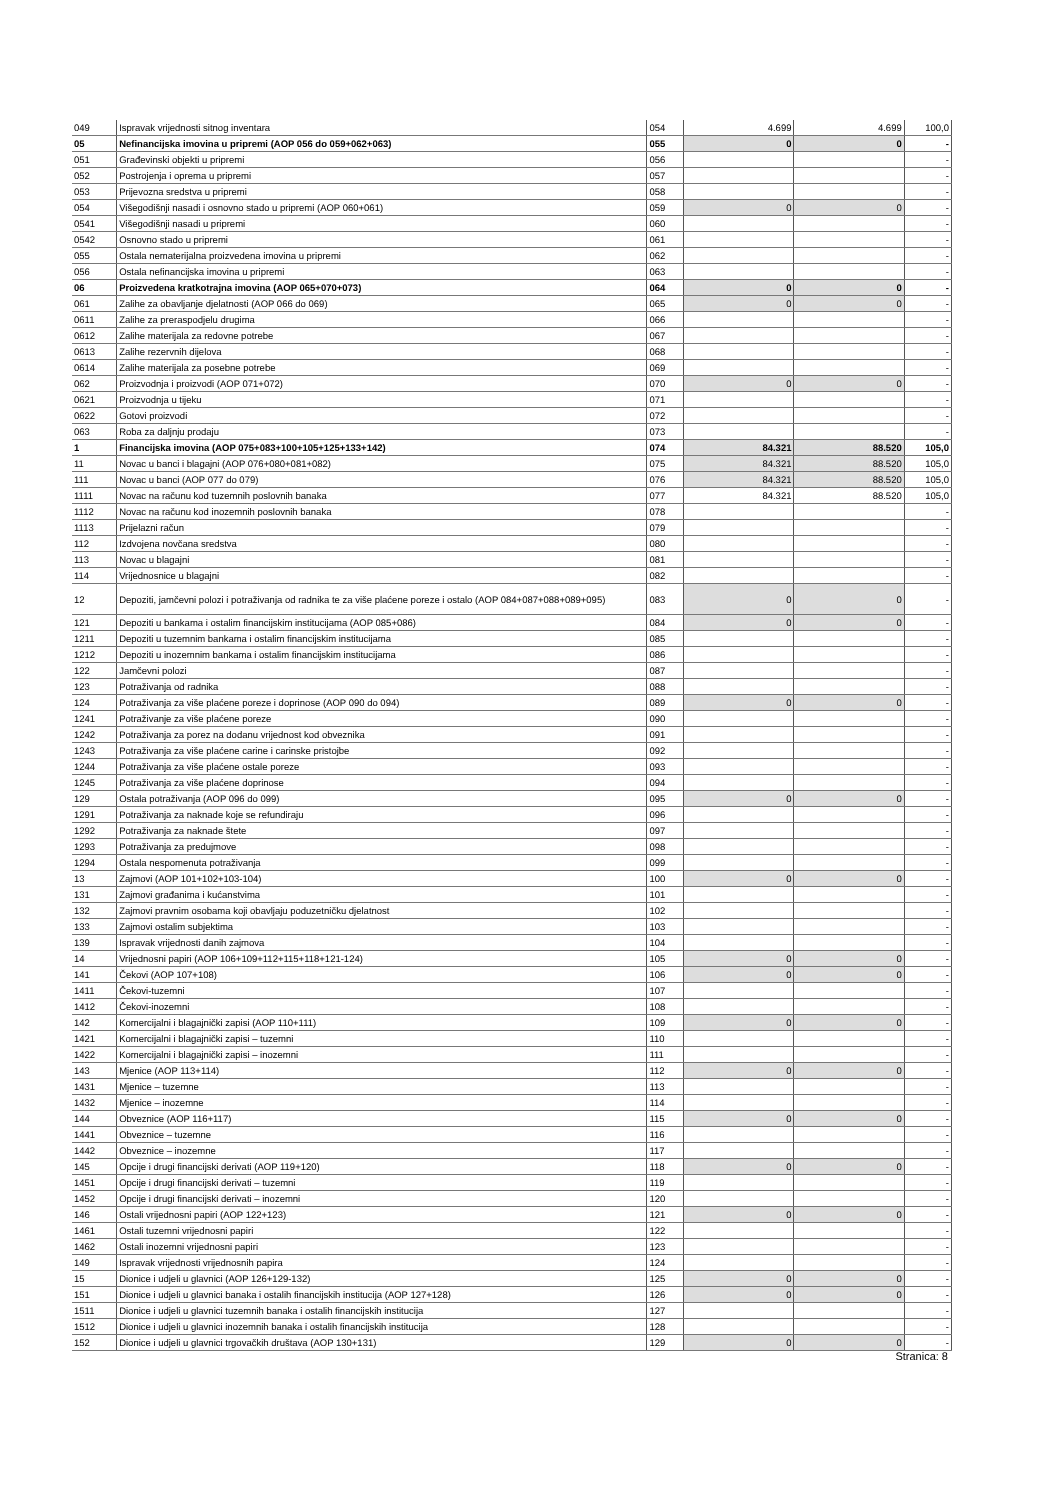| 049 | Ispravak vrijednosti sitnog inventara | 054 | 4.699 | 4.699 | 100,0 |
| 05 | Nefinancijska imovina u pripremi (AOP 056 do 059+062+063) | 055 | 0 | 0 | - |
| 051 | Građevinski objekti u pripremi | 056 | | | - |
| 052 | Postrojenja i oprema u pripremi | 057 | | | - |
| 053 | Prijevozna sredstva u pripremi | 058 | | | - |
| 054 | Višegodišnji nasadi i osnovno stado u pripremi (AOP 060+061) | 059 | 0 | 0 | - |
| 0541 | Višegodišnji nasadi u pripremi | 060 | | | - |
| 0542 | Osnovno stado u pripremi | 061 | | | - |
| 055 | Ostala nematerijalna proizvedena imovina u pripremi | 062 | | | - |
| 056 | Ostala nefinancijska imovina u pripremi | 063 | | | - |
| 06 | Proizvedena kratkotrajna imovina (AOP 065+070+073) | 064 | 0 | 0 | - |
| 061 | Zalihe za obavljanje djelatnosti (AOP 066 do 069) | 065 | 0 | 0 | - |
| 0611 | Zalihe za preraspodjelu drugima | 066 | | | - |
| 0612 | Zalihe materijala za redovne potrebe | 067 | | | - |
| 0613 | Zalihe rezervnih dijelova | 068 | | | - |
| 0614 | Zalihe materijala za posebne potrebe | 069 | | | - |
| 062 | Proizvodnja i proizvodi (AOP 071+072) | 070 | 0 | 0 | - |
| 0621 | Proizvodnja u tijeku | 071 | | | - |
| 0622 | Gotovi proizvodi | 072 | | | - |
| 063 | Roba za daljnju prodaju | 073 | | | - |
| 1 | Financijska imovina (AOP 075+083+100+105+125+133+142) | 074 | 84.321 | 88.520 | 105,0 |
| 11 | Novac u banci i blagajni (AOP 076+080+081+082) | 075 | 84.321 | 88.520 | 105,0 |
| 111 | Novac u banci (AOP 077 do 079) | 076 | 84.321 | 88.520 | 105,0 |
| 1111 | Novac na računu kod tuzemnih poslovnih banaka | 077 | 84.321 | 88.520 | 105,0 |
| 1112 | Novac na računu kod inozemnih poslovnih banaka | 078 | | | - |
| 1113 | Prijelazni račun | 079 | | | - |
| 112 | Izdvojena novčana sredstva | 080 | | | - |
| 113 | Novac u blagajni | 081 | | | - |
| 114 | Vrijednosnice u blagajni | 082 | | | - |
| 12 | Depoziti, jamčevni polozi i potraživanja od radnika te za više plaćene poreze i ostalo (AOP 084+087+088+089+095) | 083 | 0 | 0 | - |
| 121 | Depoziti u bankama i ostalim financijskim institucijama (AOP 085+086) | 084 | 0 | 0 | - |
| 1211 | Depoziti u tuzemnim bankama i ostalim financijskim institucijama | 085 | | | - |
| 1212 | Depoziti u inozemnim bankama i ostalim financijskim institucijama | 086 | | | - |
| 122 | Jamčevni polozi | 087 | | | - |
| 123 | Potraživanja od radnika | 088 | | | - |
| 124 | Potraživanja za više plaćene poreze i doprinose (AOP 090 do 094) | 089 | 0 | 0 | - |
| 1241 | Potraživanje za više plaćene poreze | 090 | | | - |
| 1242 | Potraživanja za porez na dodanu vrijednost kod obveznika | 091 | | | - |
| 1243 | Potraživanja za više plaćene carine i carinske pristojbe | 092 | | | - |
| 1244 | Potraživanja za više plaćene ostale poreze | 093 | | | - |
| 1245 | Potraživanja za više plaćene doprinose | 094 | | | - |
| 129 | Ostala potraživanja (AOP 096 do 099) | 095 | 0 | 0 | - |
| 1291 | Potraživanja za naknade koje se refundiraju | 096 | | | - |
| 1292 | Potraživanja za naknade štete | 097 | | | - |
| 1293 | Potraživanja za predujmove | 098 | | | - |
| 1294 | Ostala nespomenuta potraživanja | 099 | | | - |
| 13 | Zajmovi (AOP 101+102+103-104) | 100 | 0 | 0 | - |
| 131 | Zajmovi građanima i kućanstvima | 101 | | | - |
| 132 | Zajmovi pravnim osobama koji obavljaju poduzetničku djelatnost | 102 | | | - |
| 133 | Zajmovi ostalim subjektima | 103 | | | - |
| 139 | Ispravak vrijednosti danih zajmova | 104 | | | - |
| 14 | Vrijednosni papiri (AOP 106+109+112+115+118+121-124) | 105 | 0 | 0 | - |
| 141 | Čekovi (AOP 107+108) | 106 | 0 | 0 | - |
| 1411 | Čekovi-tuzemni | 107 | | | - |
| 1412 | Čekovi-inozemni | 108 | | | - |
| 142 | Komercijalni i blagajnički zapisi (AOP 110+111) | 109 | 0 | 0 | - |
| 1421 | Komercijalni i blagajnički zapisi – tuzemni | 110 | | | - |
| 1422 | Komercijalni i blagajnički zapisi – inozemni | 111 | | | - |
| 143 | Mjenice (AOP 113+114) | 112 | 0 | 0 | - |
| 1431 | Mjenice – tuzemne | 113 | | | - |
| 1432 | Mjenice – inozemne | 114 | | | - |
| 144 | Obveznice (AOP 116+117) | 115 | 0 | 0 | - |
| 1441 | Obveznice – tuzemne | 116 | | | - |
| 1442 | Obveznice – inozemne | 117 | | | - |
| 145 | Opcije i drugi financijski derivati (AOP 119+120) | 118 | 0 | 0 | - |
| 1451 | Opcije i drugi financijski derivati – tuzemni | 119 | | | - |
| 1452 | Opcije i drugi financijski derivati – inozemni | 120 | | | - |
| 146 | Ostali vrijednosni papiri (AOP 122+123) | 121 | 0 | 0 | - |
| 1461 | Ostali tuzemni vrijednosni papiri | 122 | | | - |
| 1462 | Ostali inozemni vrijednosni papiri | 123 | | | - |
| 149 | Ispravak vrijednosti vrijednosnih papira | 124 | | | - |
| 15 | Dionice i udjeli u glavnici (AOP 126+129-132) | 125 | 0 | 0 | - |
| 151 | Dionice i udjeli u glavnici banaka i ostalih financijskih institucija (AOP 127+128) | 126 | 0 | 0 | - |
| 1511 | Dionice i udjeli u glavnici tuzemnih banaka i ostalih financijskih institucija | 127 | | | - |
| 1512 | Dionice i udjeli u glavnici inozemnih banaka i ostalih financijskih institucija | 128 | | | - |
| 152 | Dionice i udjeli u glavnici trgovačkih društava (AOP 130+131) | 129 | 0 | 0 | - |
Stranica: 8